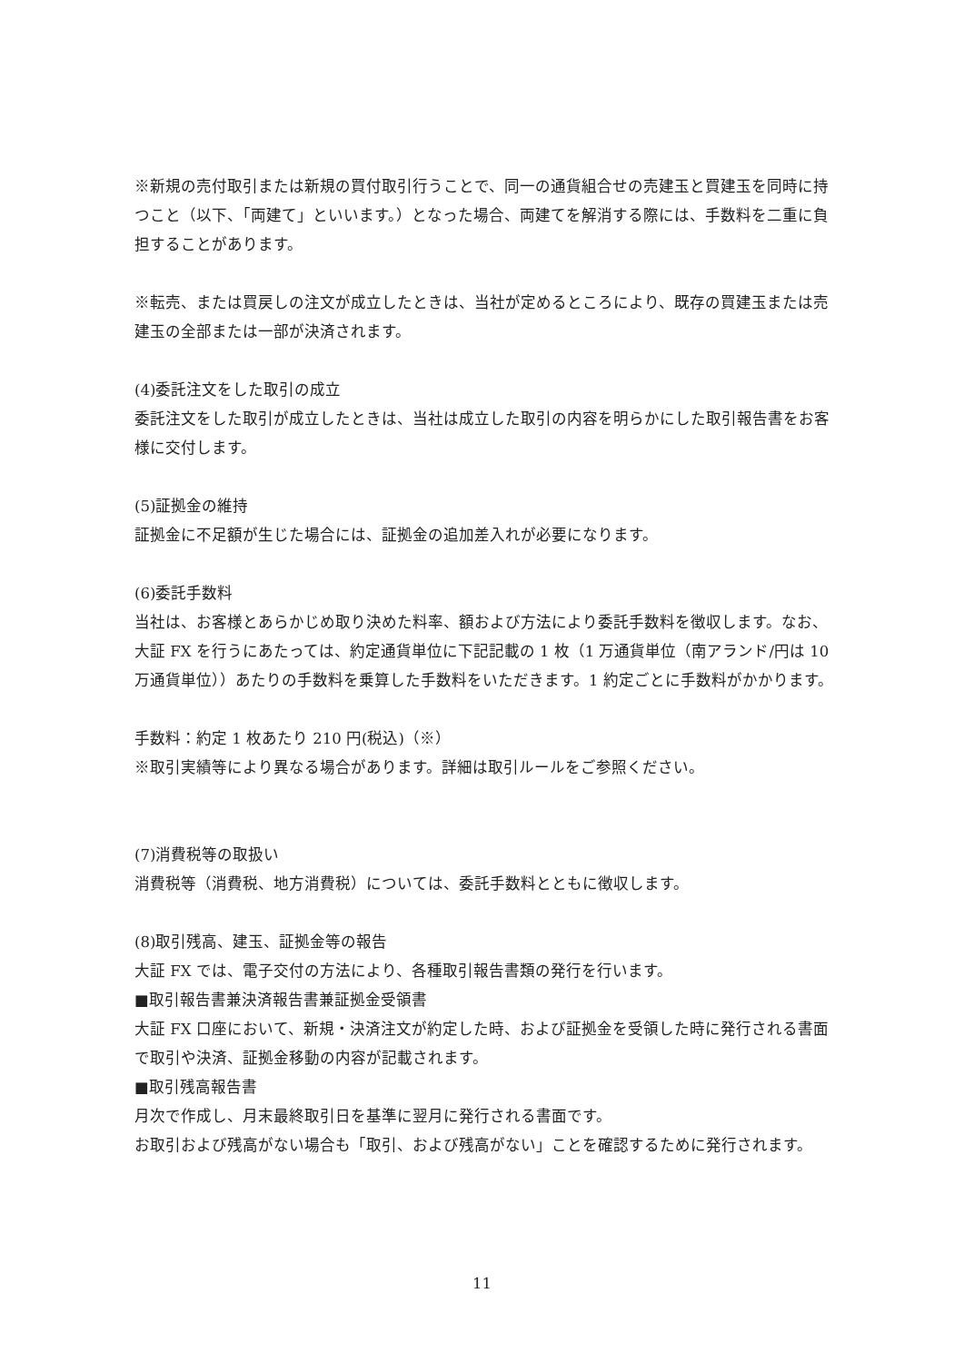※新規の売付取引または新規の買付取引行うことで、同一の通貨組合せの売建玉と買建玉を同時に持つこと（以下、「両建て」といいます。）となった場合、両建てを解消する際には、手数料を二重に負担することがあります。
※転売、または買戻しの注文が成立したときは、当社が定めるところにより、既存の買建玉または売建玉の全部または一部が決済されます。
(4)委託注文をした取引の成立
委託注文をした取引が成立したときは、当社は成立した取引の内容を明らかにした取引報告書をお客様に交付します。
(5)証拠金の維持
証拠金に不足額が生じた場合には、証拠金の追加差入れが必要になります。
(6)委託手数料
当社は、お客様とあらかじめ取り決めた料率、額および方法により委託手数料を徴収します。なお、大証 FX を行うにあたっては、約定通貨単位に下記記載の 1 枚（1 万通貨単位（南アランド/円は 10 万通貨単位））あたりの手数料を乗算した手数料をいただきます。1 約定ごとに手数料がかかります。
手数料：約定 1 枚あたり 210 円(税込)（※）
※取引実績等により異なる場合があります。詳細は取引ルールをご参照ください。
(7)消費税等の取扱い
消費税等（消費税、地方消費税）については、委託手数料とともに徴収します。
(8)取引残高、建玉、証拠金等の報告
大証 FX では、電子交付の方法により、各種取引報告書類の発行を行います。
■取引報告書兼決済報告書兼証拠金受領書
大証 FX 口座において、新規・決済注文が約定した時、および証拠金を受領した時に発行される書面で取引や決済、証拠金移動の内容が記載されます。
■取引残高報告書
月次で作成し、月末最終取引日を基準に翌月に発行される書面です。
お取引および残高がない場合も「取引、および残高がない」ことを確認するために発行されます。
11